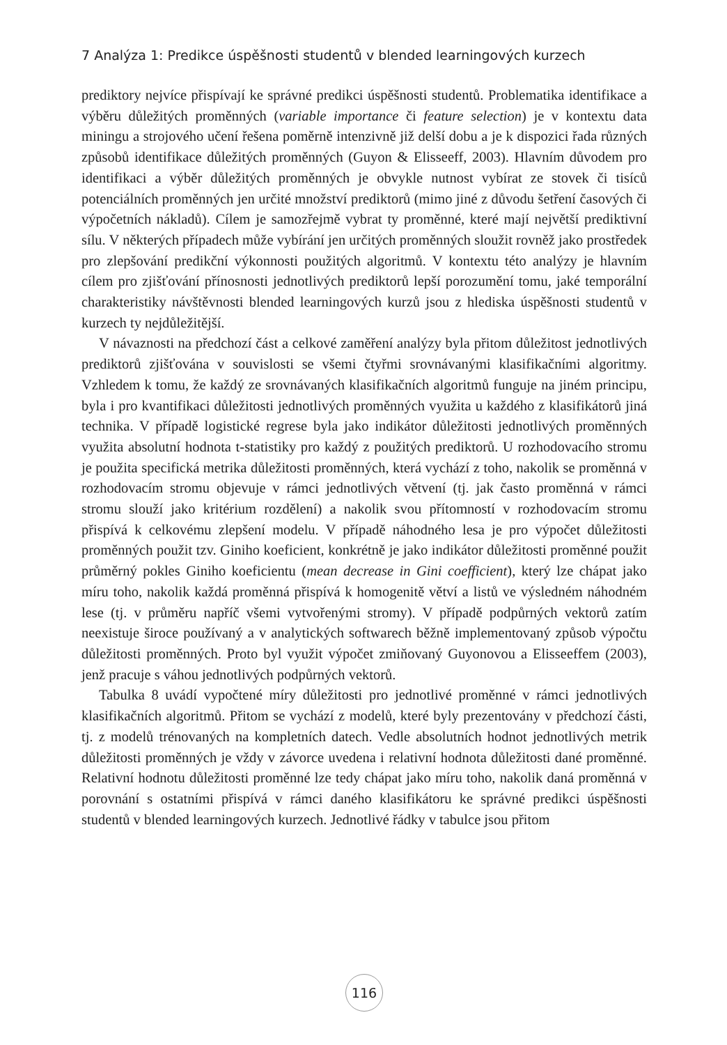7 Analýza 1: Predikce úspěšnosti studentů v blended learningových kurzech
prediktory nejvíce přispívají ke správné predikci úspěšnosti studentů. Problematika identifikace a výběru důležitých proměnných (variable importance či feature selection) je v kontextu data miningu a strojového učení řešena poměrně intenzivně již delší dobu a je k dispozici řada různých způsobů identifikace důležitých proměnných (Guyon & Elisseeff, 2003). Hlavním důvodem pro identifikaci a výběr důležitých proměnných je obvykle nutnost vybírat ze stovek či tisíců potenciálních proměnných jen určité množství prediktorů (mimo jiné z důvodu šetření časových či výpočetních nákladů). Cílem je samozřejmě vybrat ty proměnné, které mají největší prediktivní sílu. V některých případech může vybírání jen určitých proměnných sloužit rovněž jako prostředek pro zlepšování predikční výkonnosti použitých algoritmů. V kontextu této analýzy je hlavním cílem pro zjišťování přínosnosti jednotlivých prediktorů lepší porozumění tomu, jaké temporální charakteristiky návštěvnosti blended learningových kurzů jsou z hlediska úspěšnosti studentů v kurzech ty nejdůležitější.
V návaznosti na předchozí část a celkové zaměření analýzy byla přitom důležitost jednotlivých prediktorů zjišťována v souvislosti se všemi čtyřmi srovnávanými klasifikačními algoritmy. Vzhledem k tomu, že každý ze srovnávaných klasifikačních algoritmů funguje na jiném principu, byla i pro kvantifikaci důležitosti jednotlivých proměnných využita u každého z klasifikátorů jiná technika. V případě logistické regrese byla jako indikátor důležitosti jednotlivých proměnných využita absolutní hodnota t-statistiky pro každý z použitých prediktorů. U rozhodovacího stromu je použita specifická metrika důležitosti proměnných, která vychází z toho, nakolik se proměnná v rozhodovacím stromu objevuje v rámci jednotlivých větvení (tj. jak často proměnná v rámci stromu slouží jako kritérium rozdělení) a nakolik svou přítomností v rozhodovacím stromu přispívá k celkovému zlepšení modelu. V případě náhodného lesa je pro výpočet důležitosti proměnných použit tzv. Giniho koeficient, konkrétně je jako indikátor důležitosti proměnné použit průměrný pokles Giniho koeficientu (mean decrease in Gini coefficient), který lze chápat jako míru toho, nakolik každá proměnná přispívá k homogenitě větví a listů ve výsledném náhodném lese (tj. v průměru napříč všemi vytvořenými stromy). V případě podpůrných vektorů zatím neexistuje široce používaný a v analytických softwarech běžně implementovaný způsob výpočtu důležitosti proměnných. Proto byl využit výpočet zmiňovaný Guyonovou a Elisseeffem (2003), jenž pracuje s váhou jednotlivých podpůrných vektorů.
Tabulka 8 uvádí vypočtené míry důležitosti pro jednotlivé proměnné v rámci jednotlivých klasifikačních algoritmů. Přitom se vychází z modelů, které byly prezentovány v předchozí části, tj. z modelů trénovaných na kompletních datech. Vedle absolutních hodnot jednotlivých metrik důležitosti proměnných je vždy v závorce uvedena i relativní hodnota důležitosti dané proměnné. Relativní hodnotu důležitosti proměnné lze tedy chápat jako míru toho, nakolik daná proměnná v porovnání s ostatními přispívá v rámci daného klasifikátoru ke správné predikci úspěšnosti studentů v blended learningových kurzech. Jednotlivé řádky v tabulce jsou přitom
116